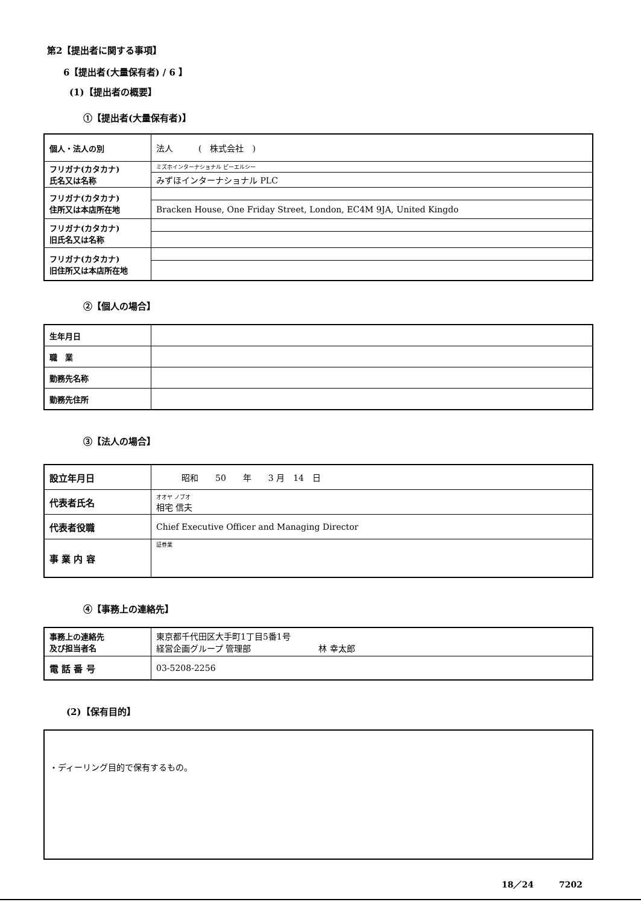第2【提出者に関する事項】
6【提出者(大量保有者) / 6 】
(1)【提出者の概要】
①【提出者(大量保有者)】
| 個人・法人の別 | 法人 ( 株式会社 ) |
| フリガナ(カタカナ) 氏名又は名称 | ミズホインターナショナル ピーエルシー |
| | みずほインターナショナル PLC |
| フリガナ(カタカナ) 住所又は本店所在地 | |
| | Bracken House, One Friday Street, London, EC4M 9JA, United Kingdo |
| フリガナ(カタカナ) 旧氏名又は名称 | |
| フリガナ(カタカナ) 旧住所又は本店所在地 | |
②【個人の場合】
| 生年月日 | |
| 職 業 | |
| 勤務先名称 | |
| 勤務先住所 | |
③【法人の場合】
| 設立年月日 | 昭和 50 年 3 月 14 日 |
| 代表者氏名 | オオヤ ノブオ 相宅 信夫 |
| 代表者役職 | Chief Executive Officer and Managing Director |
| 事 業 内 容 | 証券業 |
④【事務上の連絡先】
| 事務上の連絡先 及び担当者名 | 東京都千代田区大手町1丁目5番1号 経営企画グループ 管理部 林 幸太郎 |
| 電 話 番 号 | 03-5208-2256 |
(2)【保有目的】
| ・ディーリング目的で保有するもの。 |
18／24　　　7202